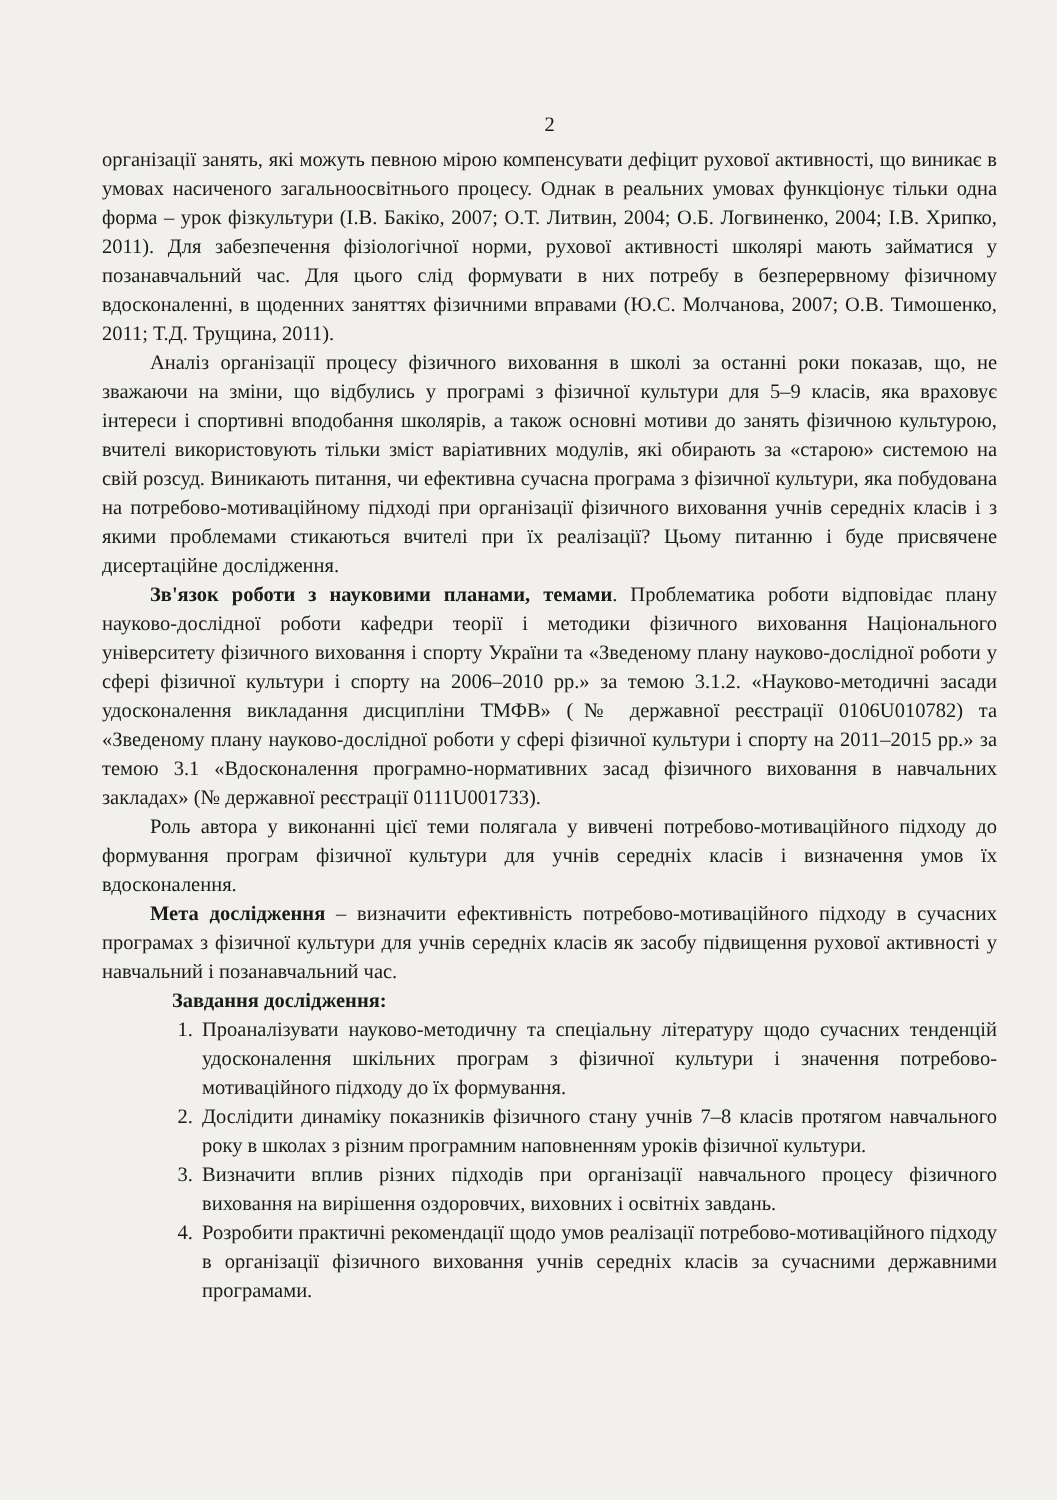2
організації занять, які можуть певною мірою компенсувати дефіцит рухової активності, що виникає в умовах насиченого загальноосвітнього процесу. Однак в реальних умовах функціонує тільки одна форма – урок фізкультури (І.В. Бакіко, 2007; О.Т. Литвин, 2004; О.Б. Логвиненко, 2004; І.В. Хрипко, 2011). Для забезпечення фізіологічної норми, рухової активності школярі мають займатися у позанавчальний час. Для цього слід формувати в них потребу в безперервному фізичному вдосконаленні, в щоденних заняттях фізичними вправами (Ю.С. Молчанова, 2007; О.В. Тимошенко, 2011; Т.Д. Трущина, 2011).
Аналіз організації процесу фізичного виховання в школі за останні роки показав, що, не зважаючи на зміни, що відбулись у програмі з фізичної культури для 5–9 класів, яка враховує інтереси і спортивні вподобання школярів, а також основні мотиви до занять фізичною культурою, вчителі використовують тільки зміст варіативних модулів, які обирають за «старою» системою на свій розсуд. Виникають питання, чи ефективна сучасна програма з фізичної культури, яка побудована на потребово-мотиваційному підході при організації фізичного виховання учнів середніх класів і з якими проблемами стикаються вчителі при їх реалізації? Цьому питанню і буде присвячене дисертаційне дослідження.
Зв'язок роботи з науковими планами, темами. Проблематика роботи відповідає плану науково-дослідної роботи кафедри теорії і методики фізичного виховання Національного університету фізичного виховання і спорту України та «Зведеному плану науково-дослідної роботи у сфері фізичної культури і спорту на 2006–2010 рр.» за темою 3.1.2. «Науково-методичні засади удосконалення викладання дисципліни ТМФВ» (№ державної реєстрації 0106U010782) та «Зведеному плану науково-дослідної роботи у сфері фізичної культури і спорту на 2011–2015 рр.» за темою 3.1 «Вдосконалення програмно-нормативних засад фізичного виховання в навчальних закладах» (№ державної реєстрації 0111U001733).
Роль автора у виконанні цієї теми полягала у вивчені потребово-мотиваційного підходу до формування програм фізичної культури для учнів середніх класів і визначення умов їх вдосконалення.
Мета дослідження – визначити ефективність потребово-мотиваційного підходу в сучасних програмах з фізичної культури для учнів середніх класів як засобу підвищення рухової активності у навчальний і позанавчальний час.
Завдання дослідження:
1. Проаналізувати науково-методичну та спеціальну літературу щодо сучасних тенденцій удосконалення шкільних програм з фізичної культури і значення потребово-мотиваційного підходу до їх формування.
2. Дослідити динаміку показників фізичного стану учнів 7–8 класів протягом навчального року в школах з різним програмним наповненням уроків фізичної культури.
3. Визначити вплив різних підходів при організації навчального процесу фізичного виховання на вирішення оздоровчих, виховних і освітніх завдань.
4. Розробити практичні рекомендації щодо умов реалізації потребово-мотиваційного підходу в організації фізичного виховання учнів середніх класів за сучасними державними програмами.